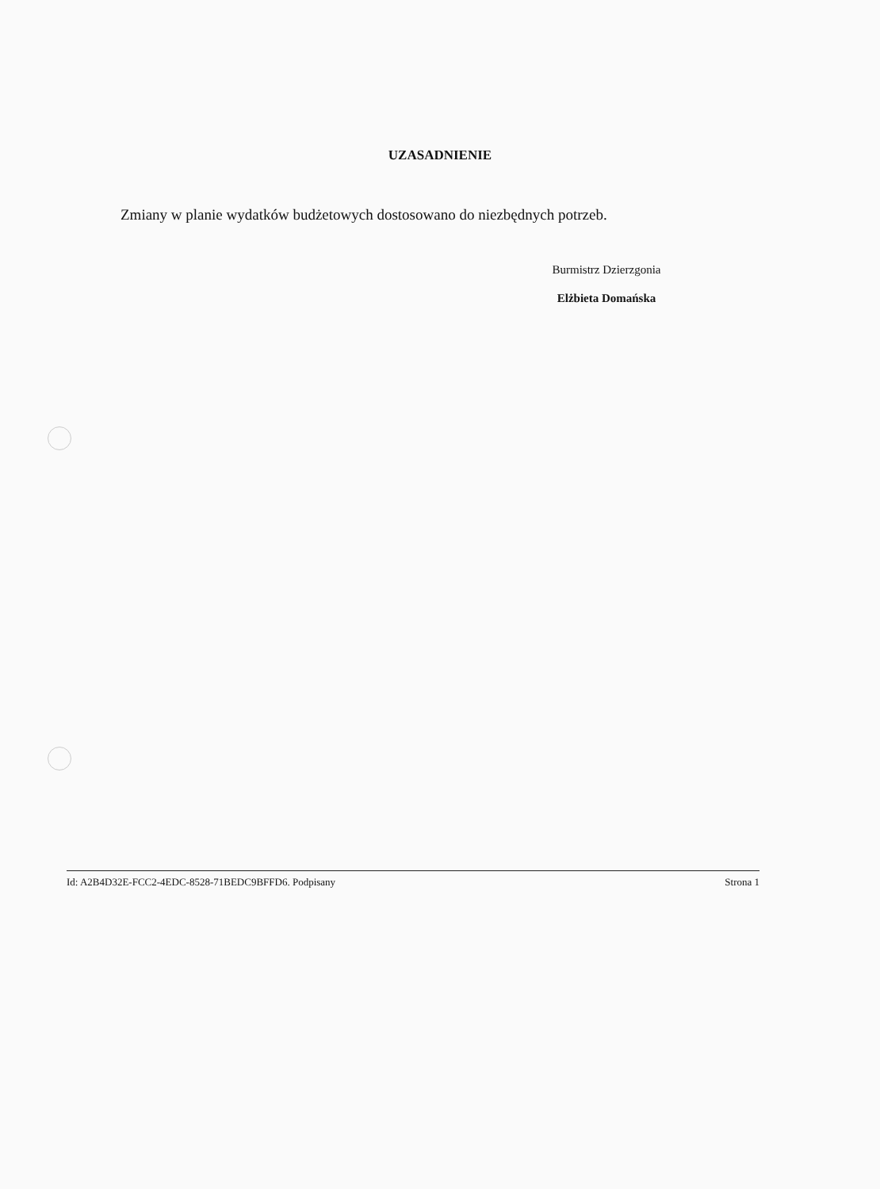UZASADNIENIE
Zmiany w planie wydatków budżetowych dostosowano do niezbędnych potrzeb.
Burmistrz Dzierzgonia
Elżbieta Domańska
Id: A2B4D32E-FCC2-4EDC-8528-71BEDC9BFFD6. Podpisany Strona 1